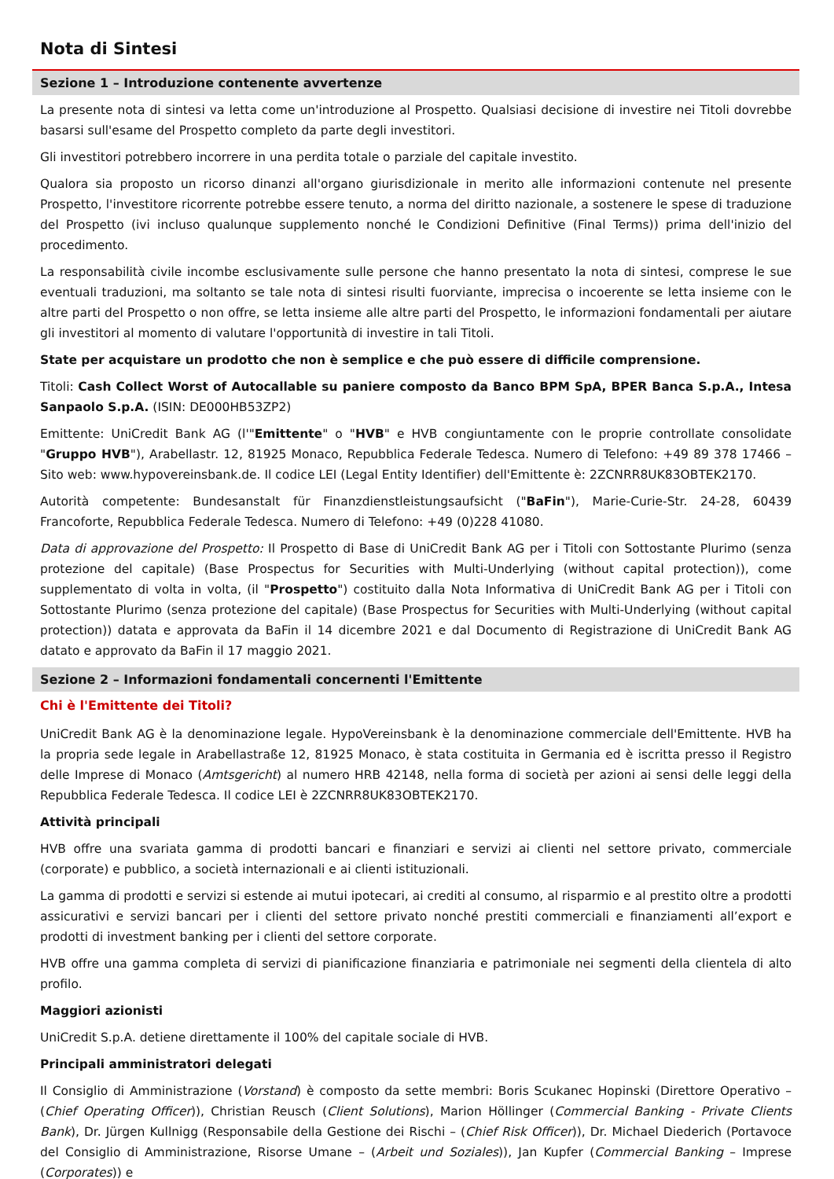Nota di Sintesi
Sezione 1 – Introduzione contenente avvertenze
La presente nota di sintesi va letta come un'introduzione al Prospetto. Qualsiasi decisione di investire nei Titoli dovrebbe basarsi sull'esame del Prospetto completo da parte degli investitori.
Gli investitori potrebbero incorrere in una perdita totale o parziale del capitale investito.
Qualora sia proposto un ricorso dinanzi all'organo giurisdizionale in merito alle informazioni contenute nel presente Prospetto, l'investitore ricorrente potrebbe essere tenuto, a norma del diritto nazionale, a sostenere le spese di traduzione del Prospetto (ivi incluso qualunque supplemento nonché le Condizioni Definitive (Final Terms)) prima dell'inizio del procedimento.
La responsabilità civile incombe esclusivamente sulle persone che hanno presentato la nota di sintesi, comprese le sue eventuali traduzioni, ma soltanto se tale nota di sintesi risulti fuorviante, imprecisa o incoerente se letta insieme con le altre parti del Prospetto o non offre, se letta insieme alle altre parti del Prospetto, le informazioni fondamentali per aiutare gli investitori al momento di valutare l'opportunità di investire in tali Titoli.
State per acquistare un prodotto che non è semplice e che può essere di difficile comprensione.
Titoli: Cash Collect Worst of Autocallable su paniere composto da Banco BPM SpA, BPER Banca S.p.A., Intesa Sanpaolo S.p.A. (ISIN: DE000HB53ZP2)
Emittente: UniCredit Bank AG (l'"Emittente" o "HVB" e HVB congiuntamente con le proprie controllate consolidate "Gruppo HVB"), Arabellastr. 12, 81925 Monaco, Repubblica Federale Tedesca. Numero di Telefono: +49 89 378 17466 – Sito web: www.hypovereinsbank.de. Il codice LEI (Legal Entity Identifier) dell'Emittente è: 2ZCNRR8UK83OBTEK2170.
Autorità competente: Bundesanstalt für Finanzdienstleistungsaufsicht ("BaFin"), Marie-Curie-Str. 24-28, 60439 Francoforte, Repubblica Federale Tedesca. Numero di Telefono: +49 (0)228 41080.
Data di approvazione del Prospetto: Il Prospetto di Base di UniCredit Bank AG per i Titoli con Sottostante Plurimo (senza protezione del capitale) (Base Prospectus for Securities with Multi-Underlying (without capital protection)), come supplementato di volta in volta, (il "Prospetto") costituito dalla Nota Informativa di UniCredit Bank AG per i Titoli con Sottostante Plurimo (senza protezione del capitale) (Base Prospectus for Securities with Multi-Underlying (without capital protection)) datata e approvata da BaFin il 14 dicembre 2021 e dal Documento di Registrazione di UniCredit Bank AG datato e approvato da BaFin il 17 maggio 2021.
Sezione 2 – Informazioni fondamentali concernenti l'Emittente
Chi è l'Emittente dei Titoli?
UniCredit Bank AG è la denominazione legale. HypoVereinsbank è la denominazione commerciale dell'Emittente. HVB ha la propria sede legale in Arabellastraße 12, 81925 Monaco, è stata costituita in Germania ed è iscritta presso il Registro delle Imprese di Monaco (Amtsgericht) al numero HRB 42148, nella forma di società per azioni ai sensi delle leggi della Repubblica Federale Tedesca. Il codice LEI è 2ZCNRR8UK83OBTEK2170.
Attività principali
HVB offre una svariata gamma di prodotti bancari e finanziari e servizi ai clienti nel settore privato, commerciale (corporate) e pubblico, a società internazionali e ai clienti istituzionali.
La gamma di prodotti e servizi si estende ai mutui ipotecari, ai crediti al consumo, al risparmio e al prestito oltre a prodotti assicurativi e servizi bancari per i clienti del settore privato nonché prestiti commerciali e finanziamenti all’export e prodotti di investment banking per i clienti del settore corporate.
HVB offre una gamma completa di servizi di pianificazione finanziaria e patrimoniale nei segmenti della clientela di alto profilo.
Maggiori azionisti
UniCredit S.p.A. detiene direttamente il 100% del capitale sociale di HVB.
Principali amministratori delegati
Il Consiglio di Amministrazione (Vorstand) è composto da sette membri: Boris Scukanec Hopinski (Direttore Operativo – (Chief Operating Officer)), Christian Reusch (Client Solutions), Marion Höllinger (Commercial Banking - Private Clients Bank), Dr. Jürgen Kullnigg (Responsabile della Gestione dei Rischi – (Chief Risk Officer)), Dr. Michael Diederich (Portavoce del Consiglio di Amministrazione, Risorse Umane – (Arbeit und Soziales)), Jan Kupfer (Commercial Banking – Imprese (Corporates)) e